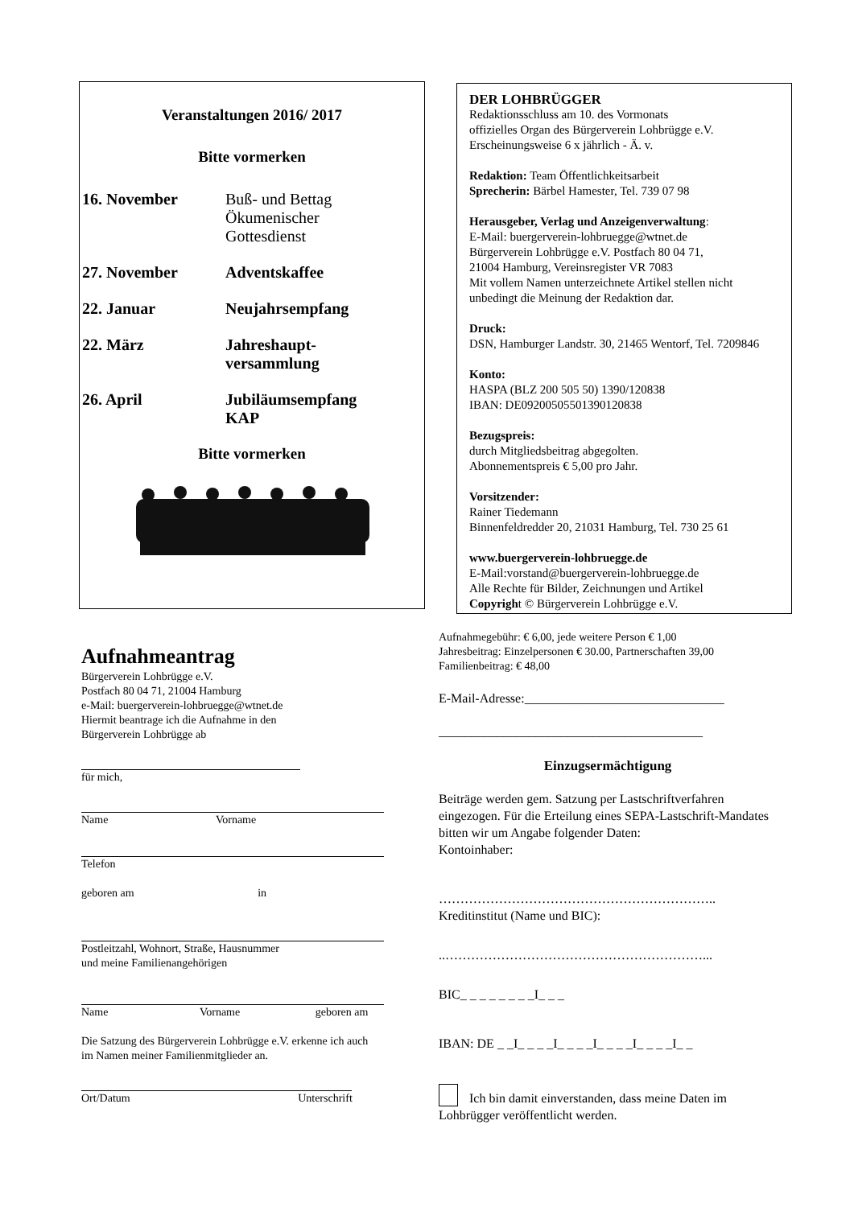Veranstaltungen 2016/ 2017
Bitte vormerken
16. November Buß- und Bettag
Ökumenischer
Gottesdienst
27. November Adventskaffee
22. Januar Neujahrsempfang
22. März Jahreshaupt-
versammlung
26. April Jubiläumsempfang
KAP
Bitte vormerken
DER LOHBRÜGGER
Redaktionsschluss am 10. des Vormonats
offizielles Organ des Bürgerverein Lohbrügge e.V.
Erscheinungsweise 6 x jährlich - Ä. v.
Redaktion: Team Öffentlichkeitsarbeit
Sprecherin: Bärbel Hamester, Tel. 739 07 98
Herausgeber, Verlag und Anzeigenverwaltung:
E-Mail: buergerverein-lohbruegge@wtnet.de
Bürgerverein Lohbrügge e.V. Postfach 80 04 71,
21004 Hamburg, Vereinsregister VR 7083
Mit vollem Namen unterzeichnete Artikel stellen nicht
unbedingt die Meinung der Redaktion dar.
Druck:
DSN, Hamburger Landstr. 30, 21465 Wentorf, Tel. 7209846
Konto:
HASPA (BLZ 200 505 50) 1390/120838
IBAN: DE09200505501390120838
Bezugspreis:
durch Mitgliedsbeitrag abgegolten.
Abonnementspreis € 5,00 pro Jahr.
Vorsitzender:
Rainer Tiedemann
Binnenfeldredder 20, 21031 Hamburg, Tel. 730 25 61
www.buergerverein-lohbruegge.de
E-Mail:vorstand@buergerverein-lohbruegge.de
Alle Rechte für Bilder, Zeichnungen und Artikel
Copyright © Bürgerverein Lohbrügge e.V.
Aufnahmeantrag
Bürgerverein Lohbrügge e.V.
Postfach 80 04 71, 21004 Hamburg
e-Mail: buergerverein-lohbruegge@wtnet.de
Hiermit beantrage ich die Aufnahme in den
Bürgerverein Lohbrügge ab
für mich,
Name Vorname
Telefon
geboren am in
Postleitzahl, Wohnort, Straße, Hausnummer
und meine Familienangehörigen
Name Vorname geboren am
Die Satzung des Bürgerverein Lohbrügge e.V. erkenne ich auch
im Namen meiner Familienmitglieder an.
Ort/Datum Unterschrift
Aufnahmegebühr: € 6,00, jede weitere Person € 1,00
Jahresbeitrag: Einzelpersonen € 30.00, Partnerschaften 39,00
Familienbeitrag: € 48,00
E-Mail-Adresse:_______________________________
_________________________________________
Einzugsermächtigung
Beiträge werden gem. Satzung per Lastschriftverfahren eingezogen. Für die Erteilung eines SEPA-Lastschrift-Mandates bitten wir um Angabe folgender Daten:
Kontoinhaber:
………………………………………………………..
Kreditinstitut (Name und BIC):
..……………………………………………………...
BIC_ _ _ _ _ _ _ _I_ _ _
IBAN: DE _ _I_ _ _ _I_ _ _ _I_ _ _ _I_ _ _ _I_ _
Ich bin damit einverstanden, dass meine Daten im
Lohbrügger veröffentlicht werden.